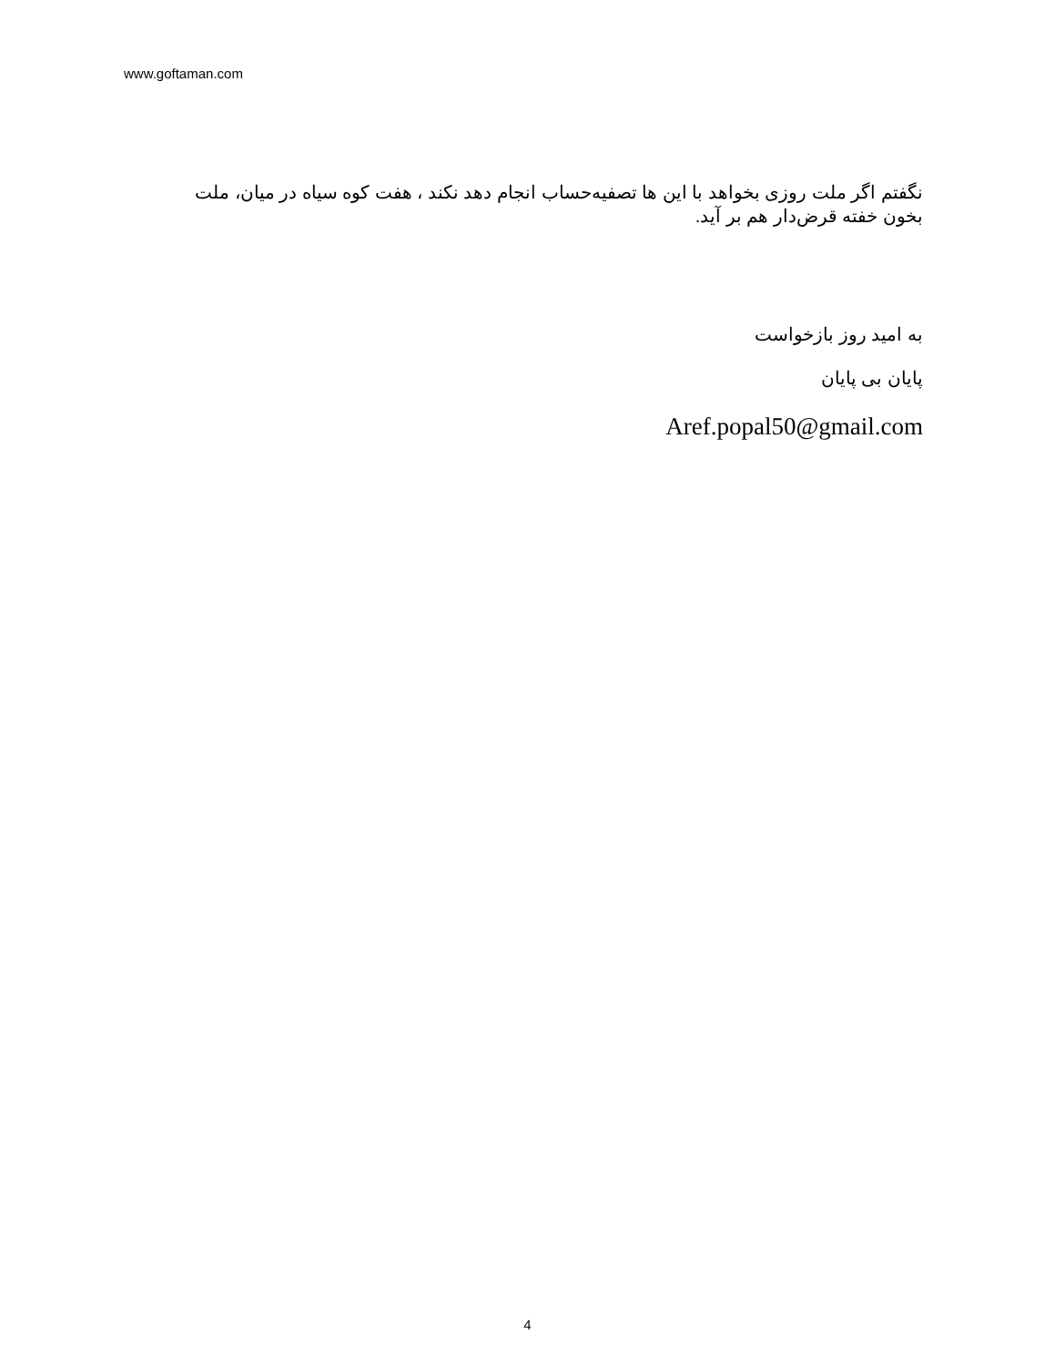www.goftaman.com
نگفتم اگر ملت روزی بخواهد با این ها تصفیه‌حساب انجام دهد نکند ، هفت کوه سیاه در میان، ملت بخون خفته قرض‌دار هم بر آید.
به امید روز بازخواست
پایان بی پایان
Aref.popal50@gmail.com
4